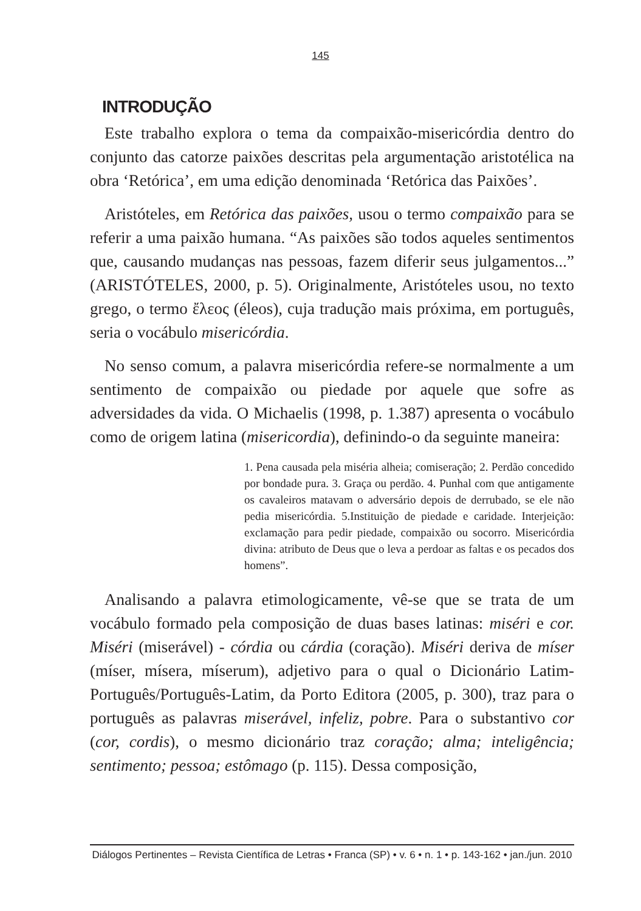145
INTRODUÇÃO
Este trabalho explora o tema da compaixão-misericórdia dentro do conjunto das catorze paixões descritas pela argumentação aristotélica na obra ‘Retórica’, em uma edição denominada ‘Retórica das Paixões’.
Aristóteles, em Retórica das paixões, usou o termo compaixão para se referir a uma paixão humana. “As paixões são todos aqueles sentimentos que, causando mudanças nas pessoas, fazem diferir seus julgamentos...” (ARISTÓTELES, 2000, p. 5). Originalmente, Aristóteles usou, no texto grego, o termo ἔλεος (éleos), cuja tradução mais próxima, em português, seria o vocábulo misericórdia.
No senso comum, a palavra misericórdia refere-se normalmente a um sentimento de compaixão ou piedade por aquele que sofre as adversidades da vida. O Michaelis (1998, p. 1.387) apresenta o vocábulo como de origem latina (misericordia), definindo-o da seguinte maneira:
1. Pena causada pela miséria alheia; comiseração; 2. Perdão concedido por bondade pura. 3. Graça ou perdão. 4. Punhal com que antigamente os cavaleiros matavam o adversário depois de derrubado, se ele não pedia misericórdia. 5.Instituição de piedade e caridade. Interjeição: exclamação para pedir piedade, compaixão ou socorro. Misericórdia divina: atributo de Deus que o leva a perdoar as faltas e os pecados dos homens”.
Analisando a palavra etimologicamente, vê-se que se trata de um vocábulo formado pela composição de duas bases latinas: miséri e cor. Miséri (miserável) - córdia ou cárdia (coração). Miséri deriva de míser (míser, mísera, míserum), adjetivo para o qual o Dicionário Latim-Português/Português-Latim, da Porto Editora (2005, p. 300), traz para o português as palavras miserável, infeliz, pobre. Para o substantivo cor (cor, cordis), o mesmo dicionário traz coração; alma; inteligência; sentimento; pessoa; estômago (p. 115). Dessa composição,
Diálogos Pertinentes – Revista Científica de Letras • Franca (SP) • v. 6 • n. 1 • p. 143-162 • jan./jun. 2010